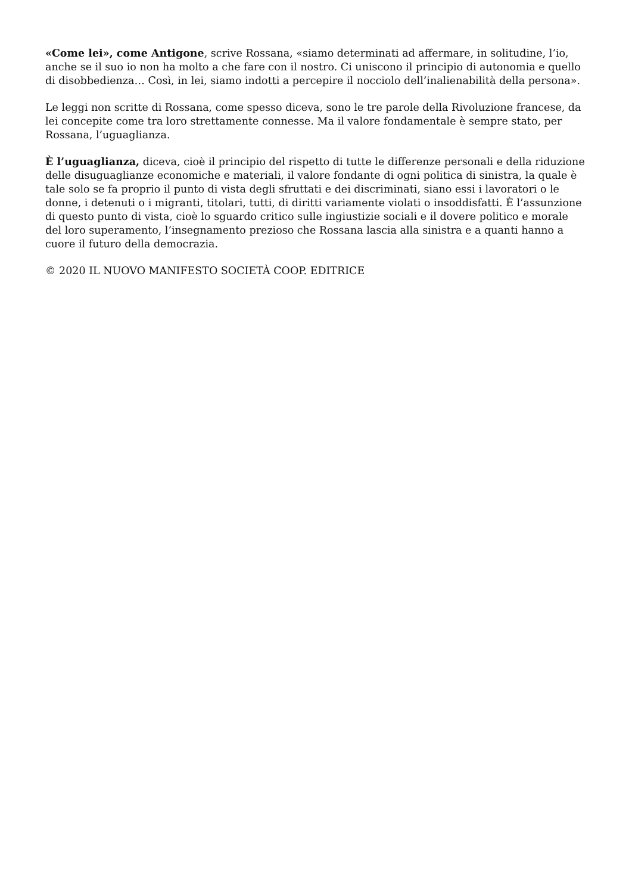«Come lei», come Antigone, scrive Rossana, «siamo determinati ad affermare, in solitudine, l’io, anche se il suo io non ha molto a che fare con il nostro. Ci uniscono il principio di autonomia e quello di disobbedienza… Così, in lei, siamo indotti a percepire il nocciolo dell’inalienabilità della persona».
Le leggi non scritte di Rossana, come spesso diceva, sono le tre parole della Rivoluzione francese, da lei concepite come tra loro strettamente connesse. Ma il valore fondamentale è sempre stato, per Rossana, l’uguaglianza.
È l’uguaglianza, diceva, cioè il principio del rispetto di tutte le differenze personali e della riduzione delle disuguaglianze economiche e materiali, il valore fondante di ogni politica di sinistra, la quale è tale solo se fa proprio il punto di vista degli sfruttati e dei discriminati, siano essi i lavoratori o le donne, i detenuti o i migranti, titolari, tutti, di diritti variamente violati o insoddisfatti. È l’assunzione di questo punto di vista, cioè lo sguardo critico sulle ingiustizie sociali e il dovere politico e morale del loro superamento, l’insegnamento prezioso che Rossana lascia alla sinistra e a quanti hanno a cuore il futuro della democrazia.
© 2020 IL NUOVO MANIFESTO SOCIETÀ COOP. EDITRICE